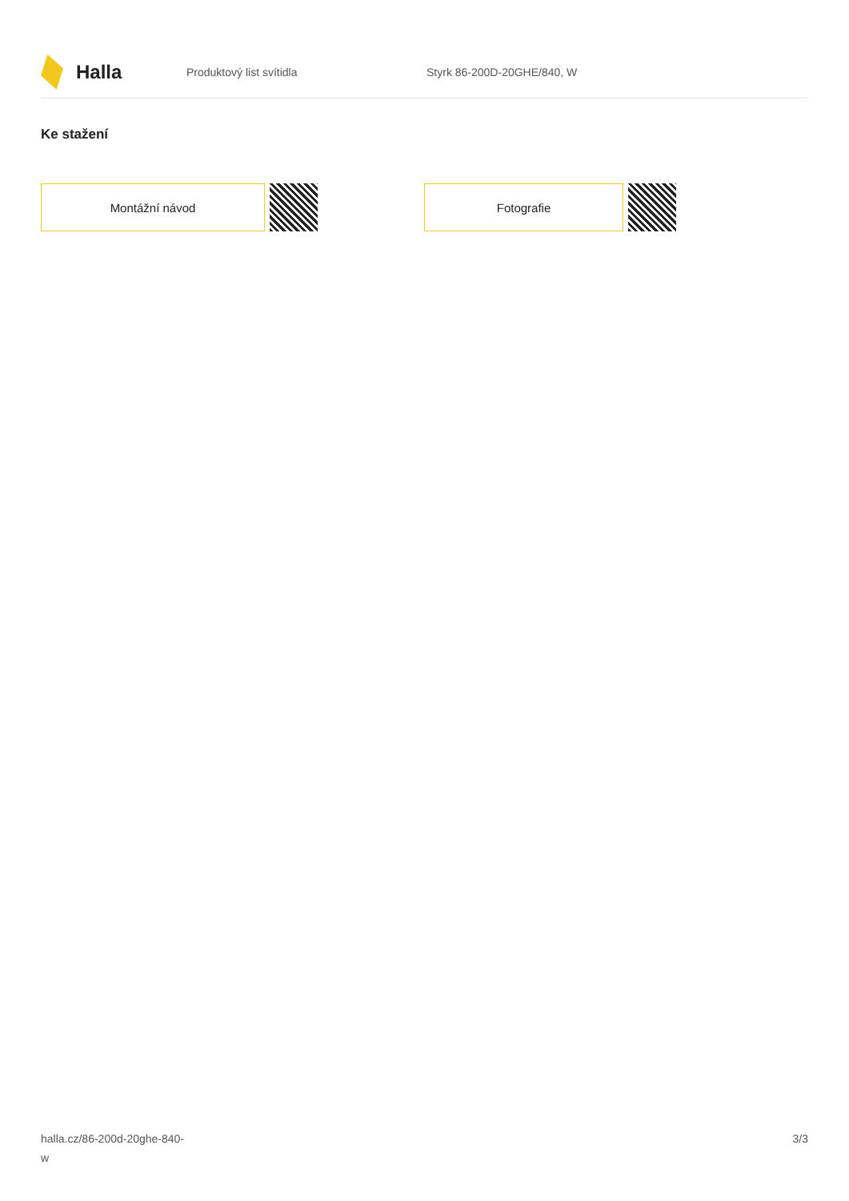Halla
Produktový list svítidla Styrk 86-200D-20GHE/840, W
Ke stažení
Montážní návod Fotografie
halla.cz/86-200d-20ghe-840-
w
3/3